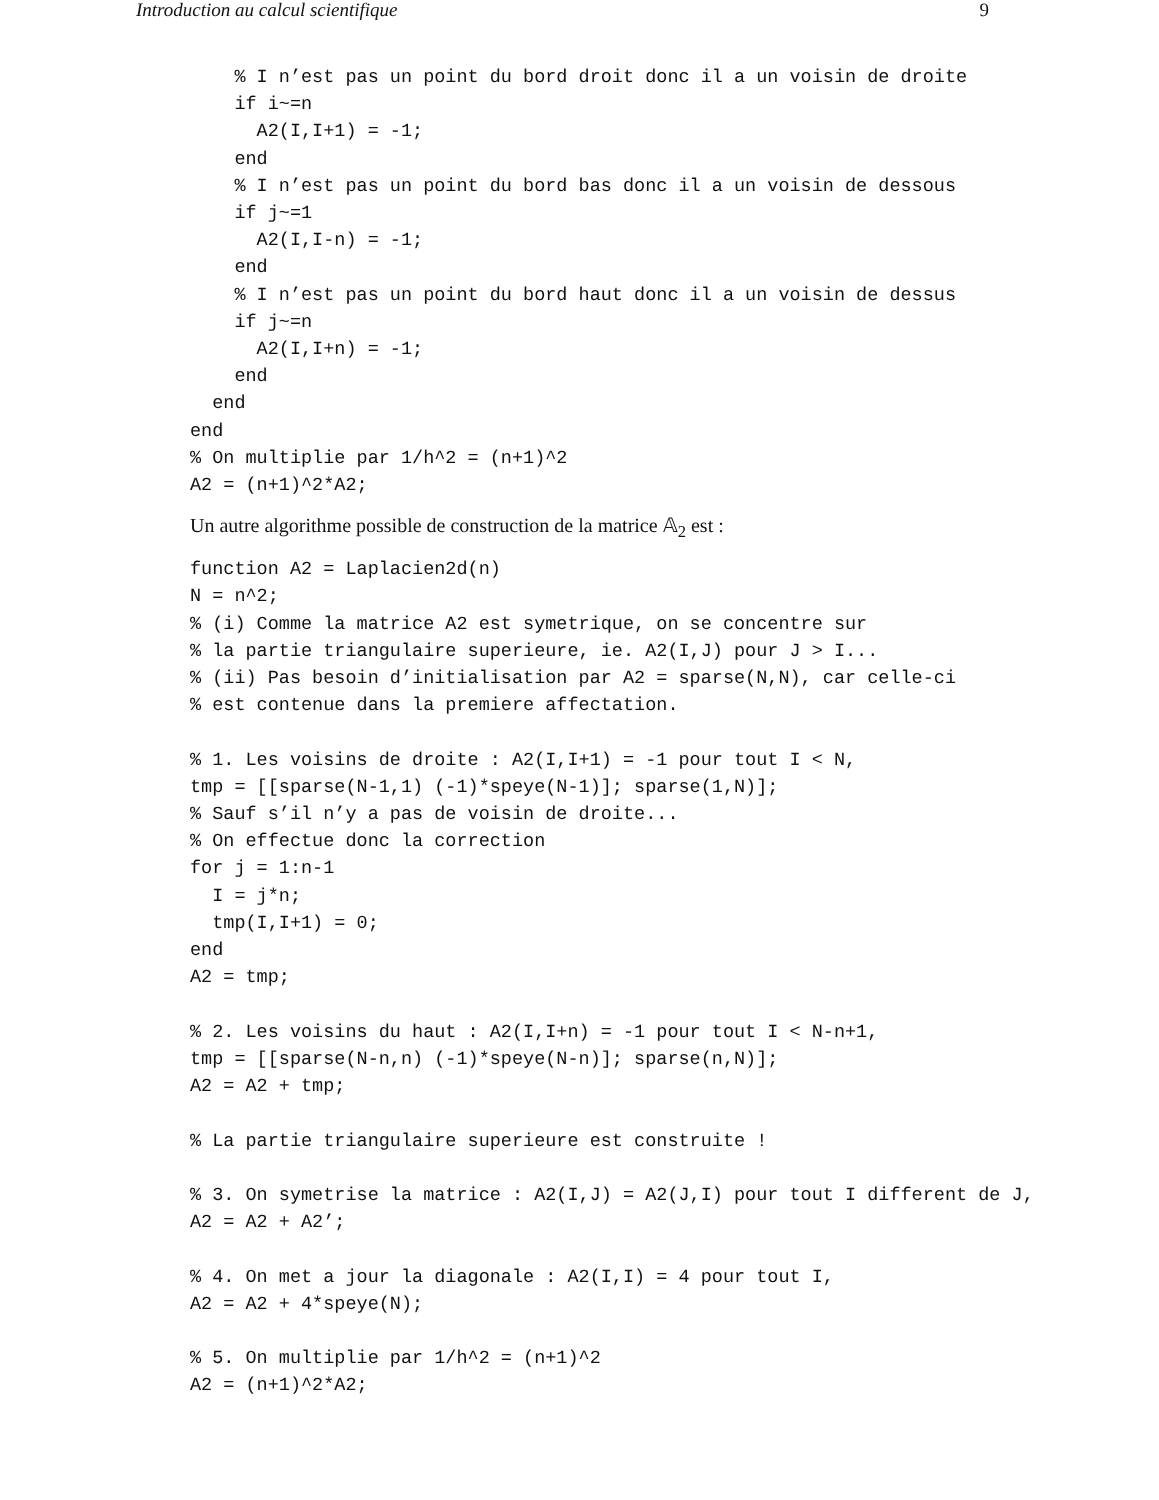Introduction au calcul scientifique 9
    % I n’est pas un point du bord droit donc il a un voisin de droite
    if i~=n
      A2(I,I+1) = -1;
    end
    % I n’est pas un point du bord bas donc il a un voisin de dessous
    if j~=1
      A2(I,I-n) = -1;
    end
    % I n’est pas un point du bord haut donc il a un voisin de dessus
    if j~=n
      A2(I,I+n) = -1;
    end
  end
end
% On multiplie par 1/h^2 = (n+1)^2
A2 = (n+1)^2*A2;
Un autre algorithme possible de construction de la matrice 𝔸<sub>2</sub> est :
function A2 = Laplacien2d(n)
N = n^2;
% (i) Comme la matrice A2 est symetrique, on se concentre sur
% la partie triangulaire superieure, ie. A2(I,J) pour J > I...
% (ii) Pas besoin d’initialisation par A2 = sparse(N,N), car celle-ci
% est contenue dans la premiere affectation.

% 1. Les voisins de droite : A2(I,I+1) = -1 pour tout I < N,
tmp = [[sparse(N-1,1) (-1)*speye(N-1)]; sparse(1,N)];
% Sauf s’il n’y a pas de voisin de droite...
% On effectue donc la correction
for j = 1:n-1
  I = j*n;
  tmp(I,I+1) = 0;
end
A2 = tmp;

% 2. Les voisins du haut : A2(I,I+n) = -1 pour tout I < N-n+1,
tmp = [[sparse(N-n,n) (-1)*speye(N-n)]; sparse(n,N)];
A2 = A2 + tmp;

% La partie triangulaire superieure est construite !

% 3. On symetrise la matrice : A2(I,J) = A2(J,I) pour tout I different de J,
A2 = A2 + A2’;

% 4. On met a jour la diagonale : A2(I,I) = 4 pour tout I,
A2 = A2 + 4*speye(N);

% 5. On multiplie par 1/h^2 = (n+1)^2
A2 = (n+1)^2*A2;